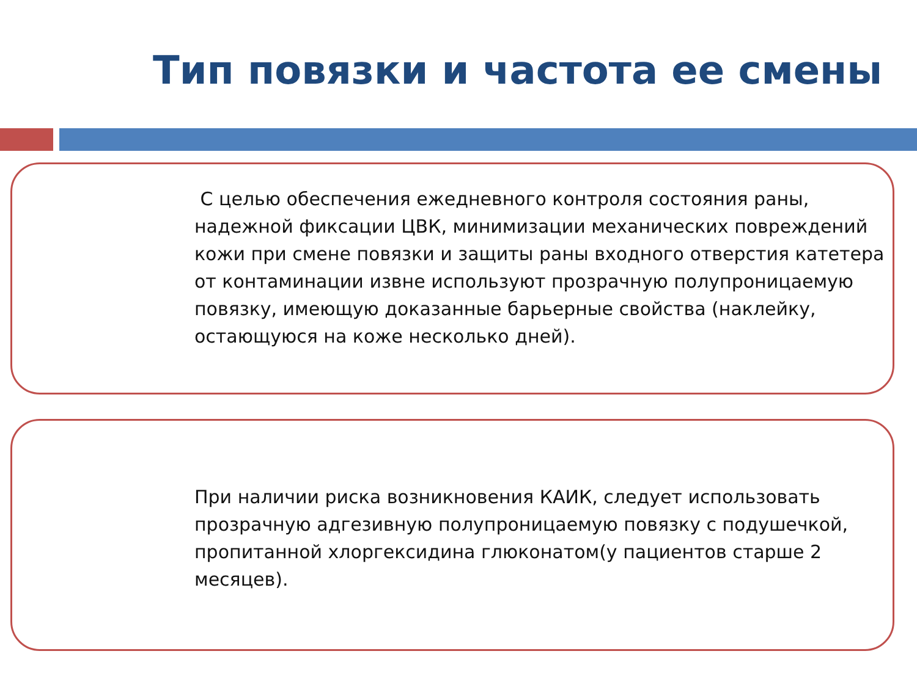Тип повязки и частота ее смены
С целью обеспечения ежедневного контроля состояния раны, надежной фиксации ЦВК, минимизации механических повреждений кожи при смене повязки и защиты раны входного отверстия катетера от контаминации извне используют прозрачную полупроницаемую повязку, имеющую доказанные барьерные свойства (наклейку, остающуюся на коже несколько дней).
При наличии риска возникновения КАИК, следует использовать прозрачную адгезивную полупроницаемую повязку с подушечкой, пропитанной хлоргексидина глюконатом(у пациентов старше 2 месяцев).